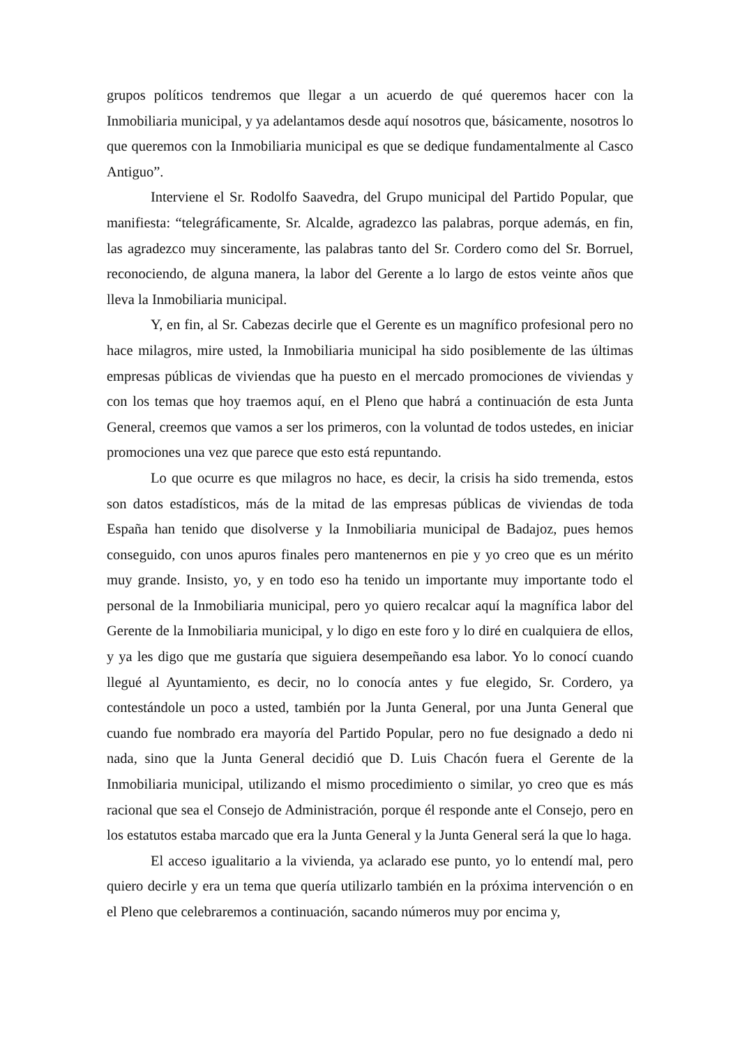grupos políticos tendremos que llegar a un acuerdo de qué queremos hacer con la Inmobiliaria municipal, y ya adelantamos desde aquí nosotros que, básicamente, nosotros lo que queremos con la Inmobiliaria municipal es que se dedique fundamentalmente al Casco Antiguo”.
Interviene el Sr. Rodolfo Saavedra, del Grupo municipal del Partido Popular, que manifiesta: “telegráficamente, Sr. Alcalde, agradezco las palabras, porque además, en fin, las agradezco muy sinceramente, las palabras tanto del Sr. Cordero como del Sr. Borruel, reconociendo, de alguna manera, la labor del Gerente a lo largo de estos veinte años que lleva la Inmobiliaria municipal.
Y, en fin, al Sr. Cabezas decirle que el Gerente es un magnífico profesional pero no hace milagros, mire usted, la Inmobiliaria municipal ha sido posiblemente de las últimas empresas públicas de viviendas que ha puesto en el mercado promociones de viviendas y con los temas que hoy traemos aquí, en el Pleno que habrá a continuación de esta Junta General, creemos que vamos a ser los primeros, con la voluntad de todos ustedes, en iniciar promociones una vez que parece que esto está repuntando.
Lo que ocurre es que milagros no hace, es decir, la crisis ha sido tremenda, estos son datos estadísticos, más de la mitad de las empresas públicas de viviendas de toda España han tenido que disolverse y la Inmobiliaria municipal de Badajoz, pues hemos conseguido, con unos apuros finales pero mantenernos en pie y yo creo que es un mérito muy grande. Insisto, yo, y en todo eso ha tenido un importante muy importante todo el personal de la Inmobiliaria municipal, pero yo quiero recalcar aquí la magnífica labor del Gerente de la Inmobiliaria municipal, y lo digo en este foro y lo diré en cualquiera de ellos, y ya les digo que me gustaría que siguiera desempeñando esa labor. Yo lo conocí cuando llegué al Ayuntamiento, es decir, no lo conocía antes y fue elegido, Sr. Cordero, ya contestándole un poco a usted, también por la Junta General, por una Junta General que cuando fue nombrado era mayoría del Partido Popular, pero no fue designado a dedo ni nada, sino que la Junta General decidió que D. Luis Chacón fuera el Gerente de la Inmobiliaria municipal, utilizando el mismo procedimiento o similar, yo creo que es más racional que sea el Consejo de Administración, porque él responde ante el Consejo, pero en los estatutos estaba marcado que era la Junta General y la Junta General será la que lo haga.
El acceso igualitario a la vivienda, ya aclarado ese punto, yo lo entendí mal, pero quiero decirle y era un tema que quería utilizarlo también en la próxima intervención o en el Pleno que celebraremos a continuación, sacando números muy por encima y,